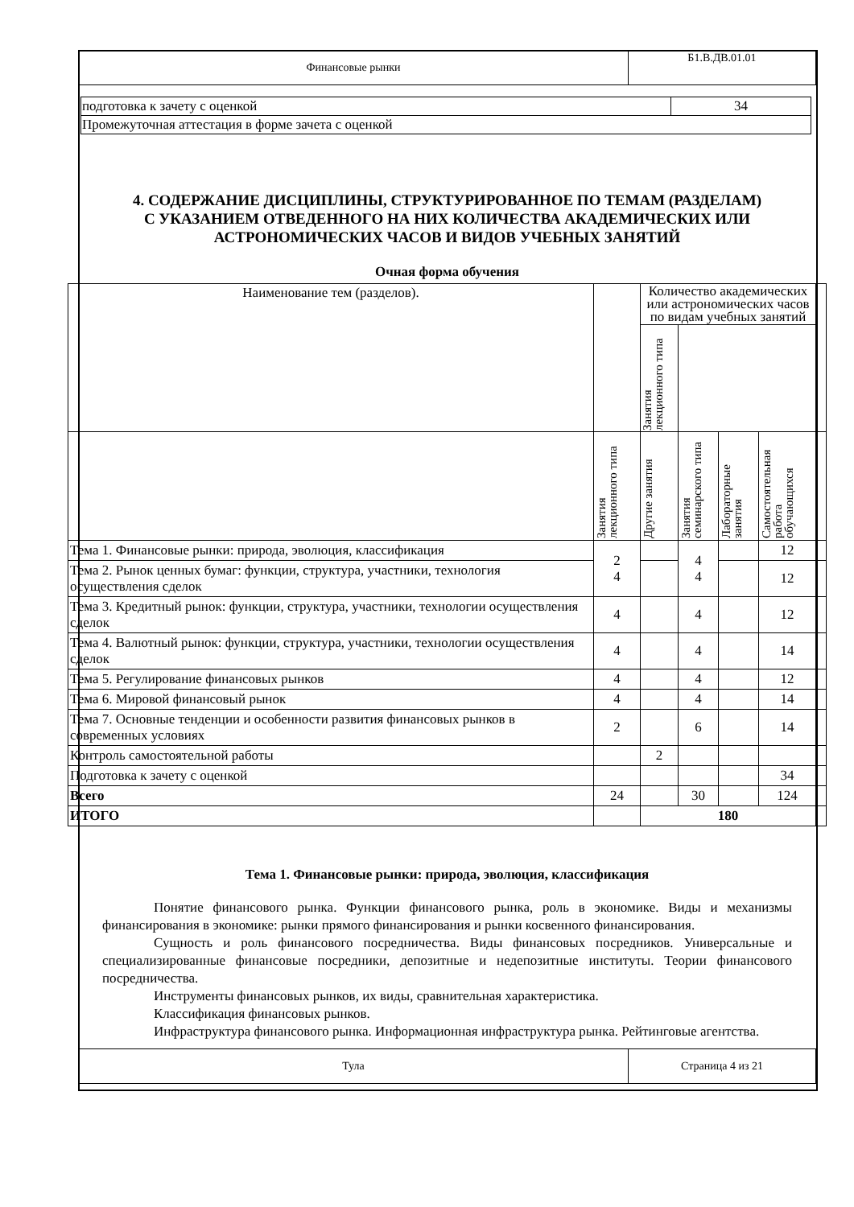| Финансовые рынки | Б1.В.ДВ.01.01 |
| подготовка к зачету с оценкой | 34 |
| Промежуточная аттестация в форме зачета с оценкой | |
4. СОДЕРЖАНИЕ ДИСЦИПЛИНЫ, СТРУКТУРИРОВАННОЕ ПО ТЕМАМ (РАЗДЕЛАМ) С УКАЗАНИЕМ ОТВЕДЕННОГО НА НИХ КОЛИЧЕСТВА АКАДЕМИЧЕСКИХ ИЛИ АСТРОНОМИЧЕСКИХ ЧАСОВ И ВИДОВ УЧЕБНЫХ ЗАНЯТИЙ
Очная форма обучения
| Наименование тем (разделов). | | Количество академических или астрономических часов по видам учебных занятий | | | | |
| --- | --- | --- | --- | --- | --- | --- |
| | | Занятия лекционного типа | | | | |
| | Занятия лекционного типа | Другие занятия | Занятия семинарского типа | Лабораторные занятия | Самостоятельная работа обучающихся | |
| Тема 1. Финансовые рынки: природа, эволюция, классификация | 2 4 | | 4 4 | | 12 | |
| Тема 2. Рынок ценных бумаг: функции, структура, участники, технология осуществления сделок | | | | | 12 | |
| Тема 3. Кредитный рынок: функции, структура, участники, технологии осуществления сделок | 4 | | 4 | | 12 | |
| Тема 4. Валютный рынок: функции, структура, участники, технологии осуществления сделок | 4 | | 4 | | 14 | |
| Тема 5. Регулирование финансовых рынков | 4 | | 4 | | 12 | |
| Тема 6. Мировой финансовый рынок | 4 | | 4 | | 14 | |
| Тема 7. Основные тенденции и особенности развития финансовых рынков в современных условиях | 2 | | 6 | | 14 | |
| Контроль самостоятельной работы | | 2 | | | | |
| Подготовка к зачету с оценкой | | | | | 34 | |
| Всего | 24 | | 30 | | 124 | |
| ИТОГО | | 180 | | | | |
Тема 1. Финансовые рынки: природа, эволюция, классификация
Понятие финансового рынка. Функции финансового рынка, роль в экономике. Виды и механизмы финансирования в экономике: рынки прямого финансирования и рынки косвенного финансирования.
Сущность и роль финансового посредничества. Виды финансовых посредников. Универсальные и специализированные финансовые посредники, депозитные и недепозитные институты. Теории финансового посредничества.
Инструменты финансовых рынков, их виды, сравнительная характеристика.
Классификация финансовых рынков.
Инфраструктура финансового рынка. Информационная инфраструктура рынка. Рейтинговые агентства.
| Тула | Страница 4 из 21 |